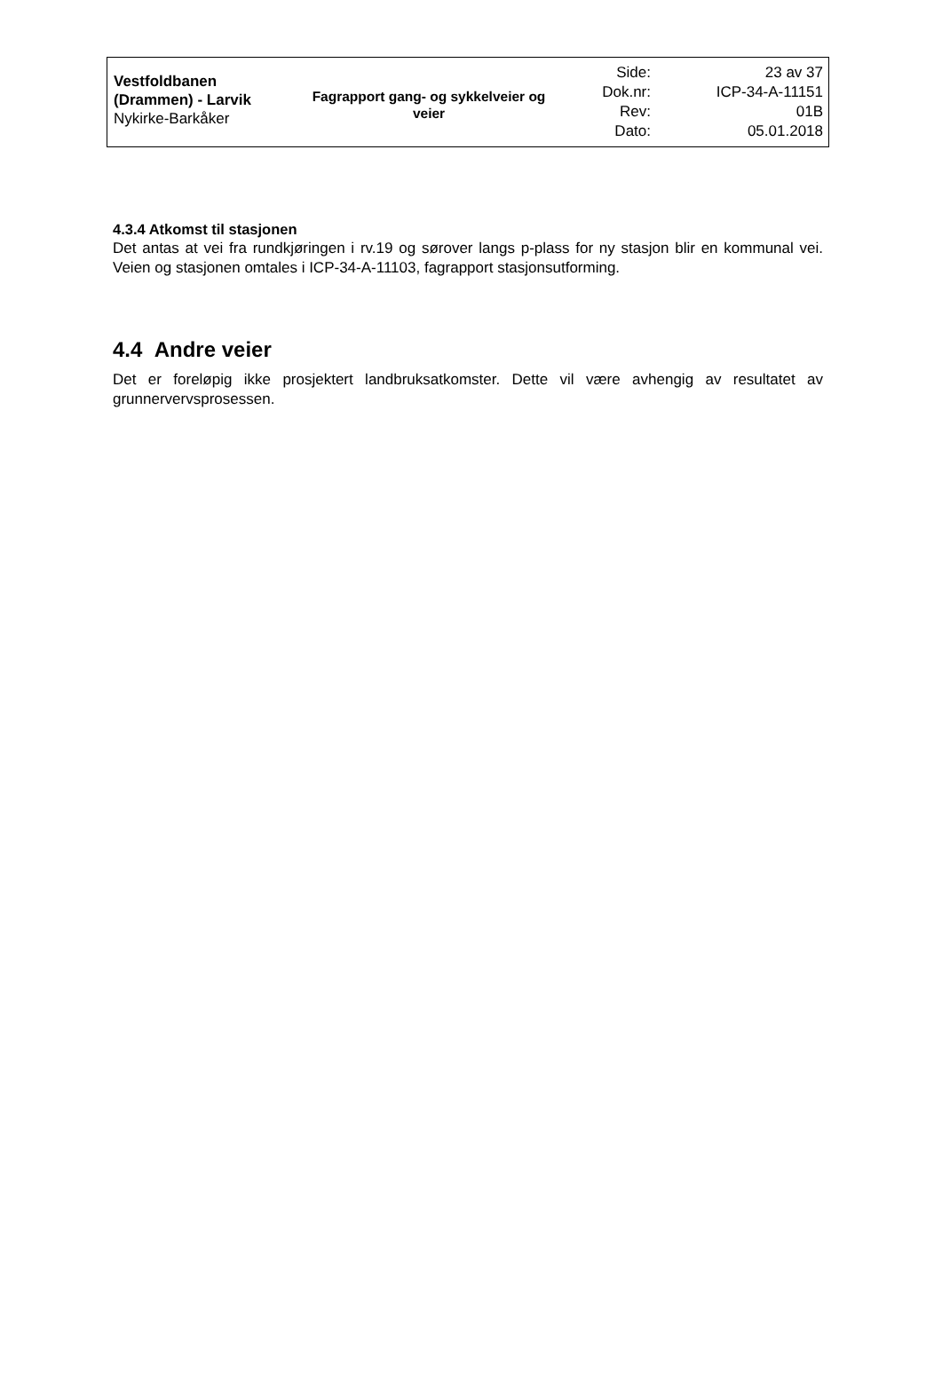Vestfoldbanen
(Drammen) - Larvik
Nykirke-Barkåker
Fagrapport gang- og sykkelveier og veier
Side:
Dok.nr:
Rev:
Dato:
23 av 37
ICP-34-A-11151
01B
05.01.2018
4.3.4 Atkomst til stasjonen
Det antas at vei fra rundkjøringen i rv.19 og sørover langs p-plass for ny stasjon blir en kommunal vei. Veien og stasjonen omtales i ICP-34-A-11103, fagrapport stasjonsutforming.
4.4 Andre veier
Det er foreløpig ikke prosjektert landbruksatkomster. Dette vil være avhengig av resultatet av grunnervervsprosessen.